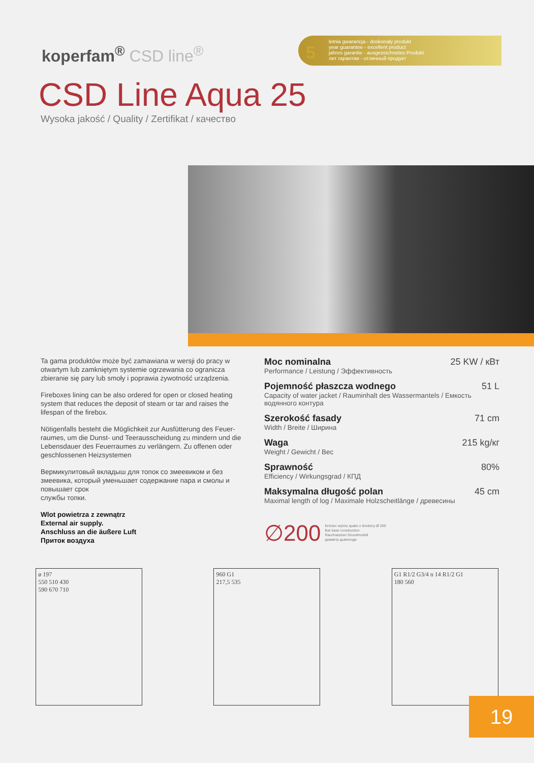koperfam<sup>®</sup> CSD line<sup>®</sup>
5
letnia gwarancja - doskonały produkt
year guarantee - excellent product
jahres garantie - ausgezeichnetes Produkt
лет гарантии - отличный продукт
CSD Line Aqua 25
Wysoka jakość / Quality / Zertifikat / качество
Ta gama produktów może być zamawiana w wersji do pracy w otwartym lub zamkniętym systemie ogrzewania co ogranicza zbieranie się pary lub smoły i poprawia żywotność urządzenia.
Fireboxes lining can be also ordered for open or closed heating system that reduces the deposit of steam or tar and raises the lifespan of the firebox.
Nötigenfalls besteht die Möglichkeit zur Ausfütterung des Feuer-raumes, um die Dunst- und Teerausscheidung zu mindern und die Lebensdauer des Feuerraumes zu verlängern. Zu offenen oder geschlossenen Heizsystemen
Вермикулитовый вкладыш для топок со змеевиком и без змеевика, который уменьшает содержание пара и смолы и повышает срок
службы топки.
Wlot powietrza z zewnątrz
External air supply.
Anschluss an die äußere Luft
Приток воздуха
Moc nominalna 25 KW / кВт
Performance / Leistung / Эффективность
Pojemność płaszcza wodnego 51 L
Capacity of water jacket / Rauminhalt des Wassermantels / Емкость водяннoго контура
Szerokość fasady 71 cm
Width / Breite / Ширина
Waga 215 kg/кг
Weight / Gewicht / Вес
Sprawność 80%
Efficiency / Wirkungsgrad / КПД
Maksymalna długość polan 45 cm
Maximal length of log / Maximale Holzscheitlänge / древесины
∅200 Króciec wylotu spalin o średnicy Ø 200
flue base construction
Rauchstutzen Grundmodell
диаметр дымохода
ø 197
550 510 430
590 670 710
960 G1
217,5 535
G1 R1/2 G3/4 n 14 R1/2 G1
180 560
19